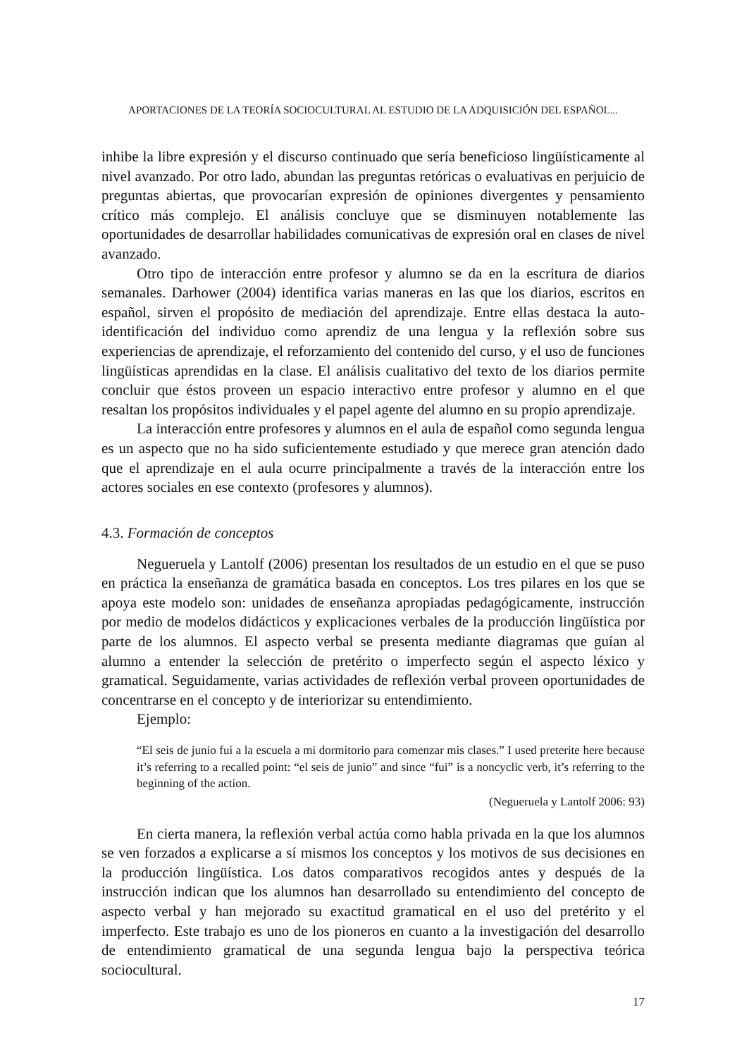APORTACIONES DE LA TEORÍA SOCIOCULTURAL AL ESTUDIO DE LA ADQUISICIÓN DEL ESPAÑOL...
inhibe la libre expresión y el discurso continuado que sería beneficioso lingüísticamente al nivel avanzado. Por otro lado, abundan las preguntas retóricas o evaluativas en perjuicio de preguntas abiertas, que provocarían expresión de opiniones divergentes y pensamiento crítico más complejo. El análisis concluye que se disminuyen notablemente las oportunidades de desarrollar habilidades comunicativas de expresión oral en clases de nivel avanzado.
Otro tipo de interacción entre profesor y alumno se da en la escritura de diarios semanales. Darhower (2004) identifica varias maneras en las que los diarios, escritos en español, sirven el propósito de mediación del aprendizaje. Entre ellas destaca la auto-identificación del individuo como aprendiz de una lengua y la reflexión sobre sus experiencias de aprendizaje, el reforzamiento del contenido del curso, y el uso de funciones lingüísticas aprendidas en la clase. El análisis cualitativo del texto de los diarios permite concluir que éstos proveen un espacio interactivo entre profesor y alumno en el que resaltan los propósitos individuales y el papel agente del alumno en su propio aprendizaje.
La interacción entre profesores y alumnos en el aula de español como segunda lengua es un aspecto que no ha sido suficientemente estudiado y que merece gran atención dado que el aprendizaje en el aula ocurre principalmente a través de la interacción entre los actores sociales en ese contexto (profesores y alumnos).
4.3. Formación de conceptos
Negueruela y Lantolf (2006) presentan los resultados de un estudio en el que se puso en práctica la enseñanza de gramática basada en conceptos. Los tres pilares en los que se apoya este modelo son: unidades de enseñanza apropiadas pedagógicamente, instrucción por medio de modelos didácticos y explicaciones verbales de la producción lingüística por parte de los alumnos. El aspecto verbal se presenta mediante diagramas que guían al alumno a entender la selección de pretérito o imperfecto según el aspecto léxico y gramatical. Seguidamente, varias actividades de reflexión verbal proveen oportunidades de concentrarse en el concepto y de interiorizar su entendimiento.
Ejemplo:
“El seis de junio fui a la escuela a mi dormitorio para comenzar mis clases.” I used preterite here because it’s referring to a recalled point: “el seis de junio” and since “fui” is a noncyclic verb, it’s referring to the beginning of the action.
(Negueruela y Lantolf 2006: 93)
En cierta manera, la reflexión verbal actúa como habla privada en la que los alumnos se ven forzados a explicarse a sí mismos los conceptos y los motivos de sus decisiones en la producción lingüística. Los datos comparativos recogidos antes y después de la instrucción indican que los alumnos han desarrollado su entendimiento del concepto de aspecto verbal y han mejorado su exactitud gramatical en el uso del pretérito y el imperfecto. Este trabajo es uno de los pioneros en cuanto a la investigación del desarrollo de entendimiento gramatical de una segunda lengua bajo la perspectiva teórica sociocultural.
17